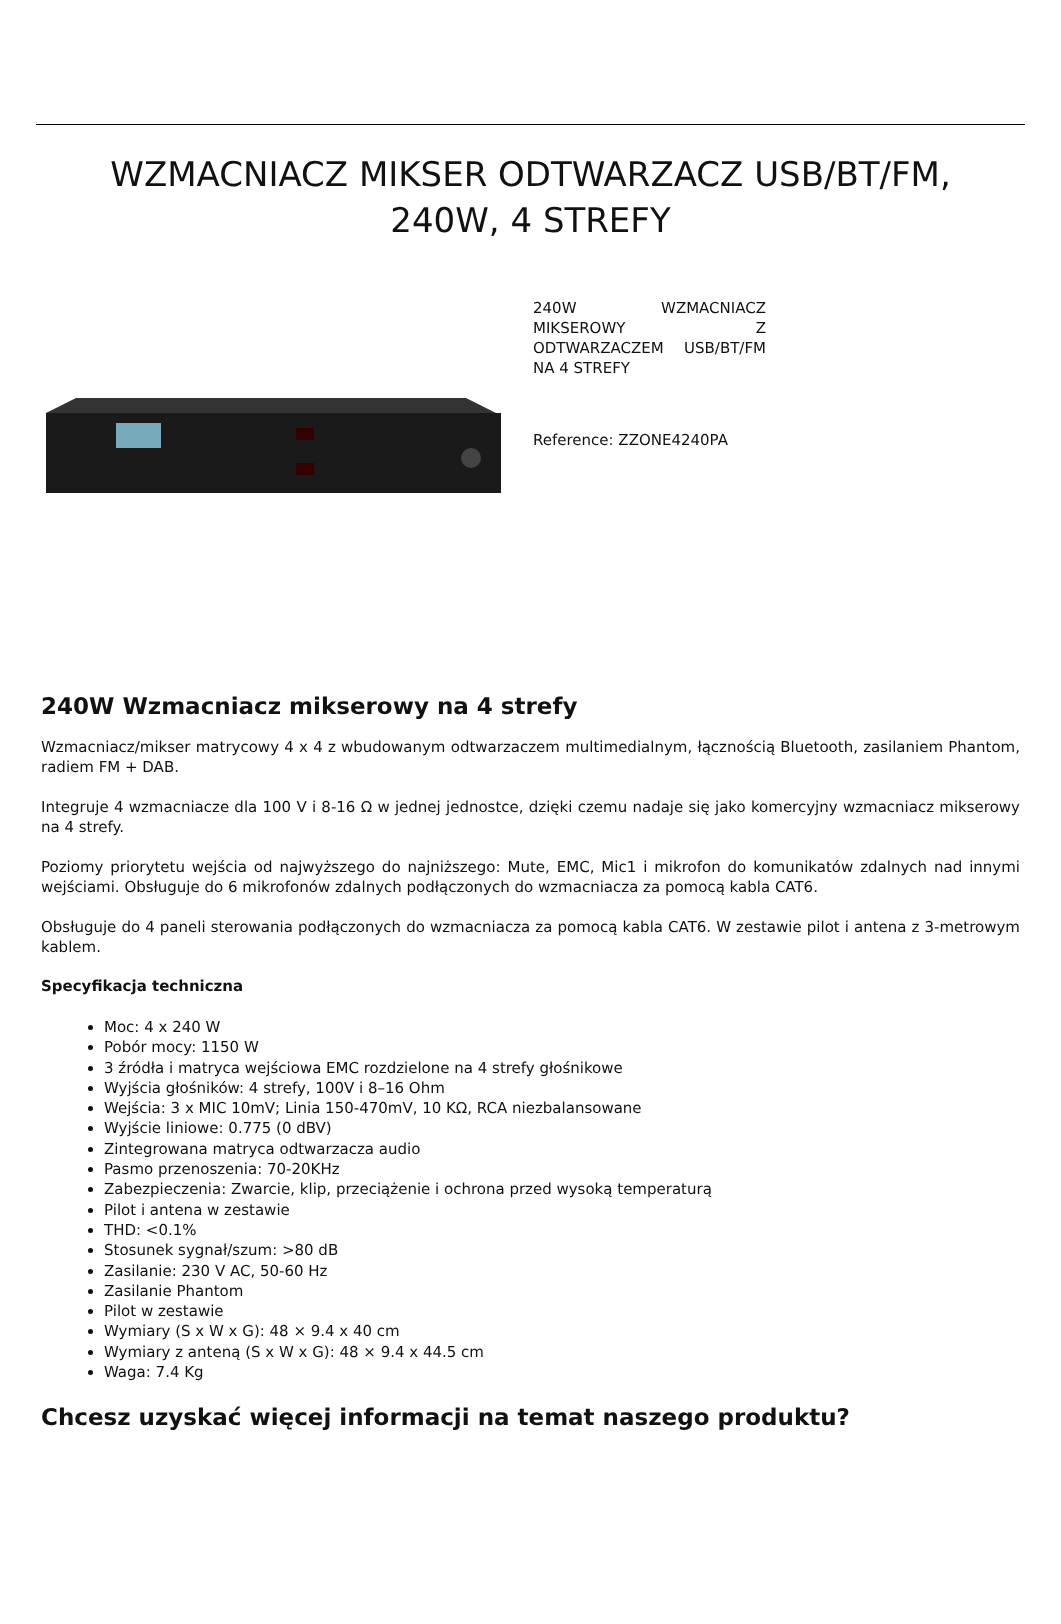WZMACNIACZ MIKSER ODTWARZACZ USB/BT/FM, 240W, 4 STREFY
240W WZMACNIACZ MIKSEROWY Z ODTWARZACZEM USB/BT/FM NA 4 STREFY
Reference: ZZONE4240PA
240W Wzmacniacz mikserowy na 4 strefy
Wzmacniacz/mikser matrycowy 4 x 4 z wbudowanym odtwarzaczem multimedialnym, łącznością Bluetooth, zasilaniem Phantom, radiem FM + DAB.
Integruje 4 wzmacniacze dla 100 V i 8-16 Ω w jednej jednostce, dzięki czemu nadaje się jako komercyjny wzmacniacz mikserowy na 4 strefy.
Poziomy priorytetu wejścia od najwyższego do najniższego: Mute, EMC, Mic1 i mikrofon do komunikatów zdalnych nad innymi wejściami. Obsługuje do 6 mikrofonów zdalnych podłączonych do wzmacniacza za pomocą kabla CAT6.
Obsługuje do 4 paneli sterowania podłączonych do wzmacniacza za pomocą kabla CAT6. W zestawie pilot i antena z 3-metrowym kablem.
Specyfikacja techniczna
Moc: 4 x 240 W
Pobór mocy: 1150 W
3 źródła i matryca wejściowa EMC rozdzielone na 4 strefy głośnikowe
Wyjścia głośników: 4 strefy, 100V i 8–16 Ohm
Wejścia: 3 x MIC 10mV; Linia 150-470mV, 10 KΩ, RCA niezbalansowane
Wyjście liniowe: 0.775 (0 dBV)
Zintegrowana matryca odtwarzacza audio
Pasmo przenoszenia: 70-20KHz
Zabezpieczenia: Zwarcie, klip, przeciążenie i ochrona przed wysoką temperaturą
Pilot i antena w zestawie
THD: <0.1%
Stosunek sygnał/szum: >80 dB
Zasilanie: 230 V AC, 50-60 Hz
Zasilanie Phantom
Pilot w zestawie
Wymiary (S x W x G): 48 × 9.4 x 40 cm
Wymiary z anteną (S x W x G): 48 × 9.4 x 44.5 cm
Waga: 7.4 Kg
Chcesz uzyskać więcej informacji na temat naszego produktu?